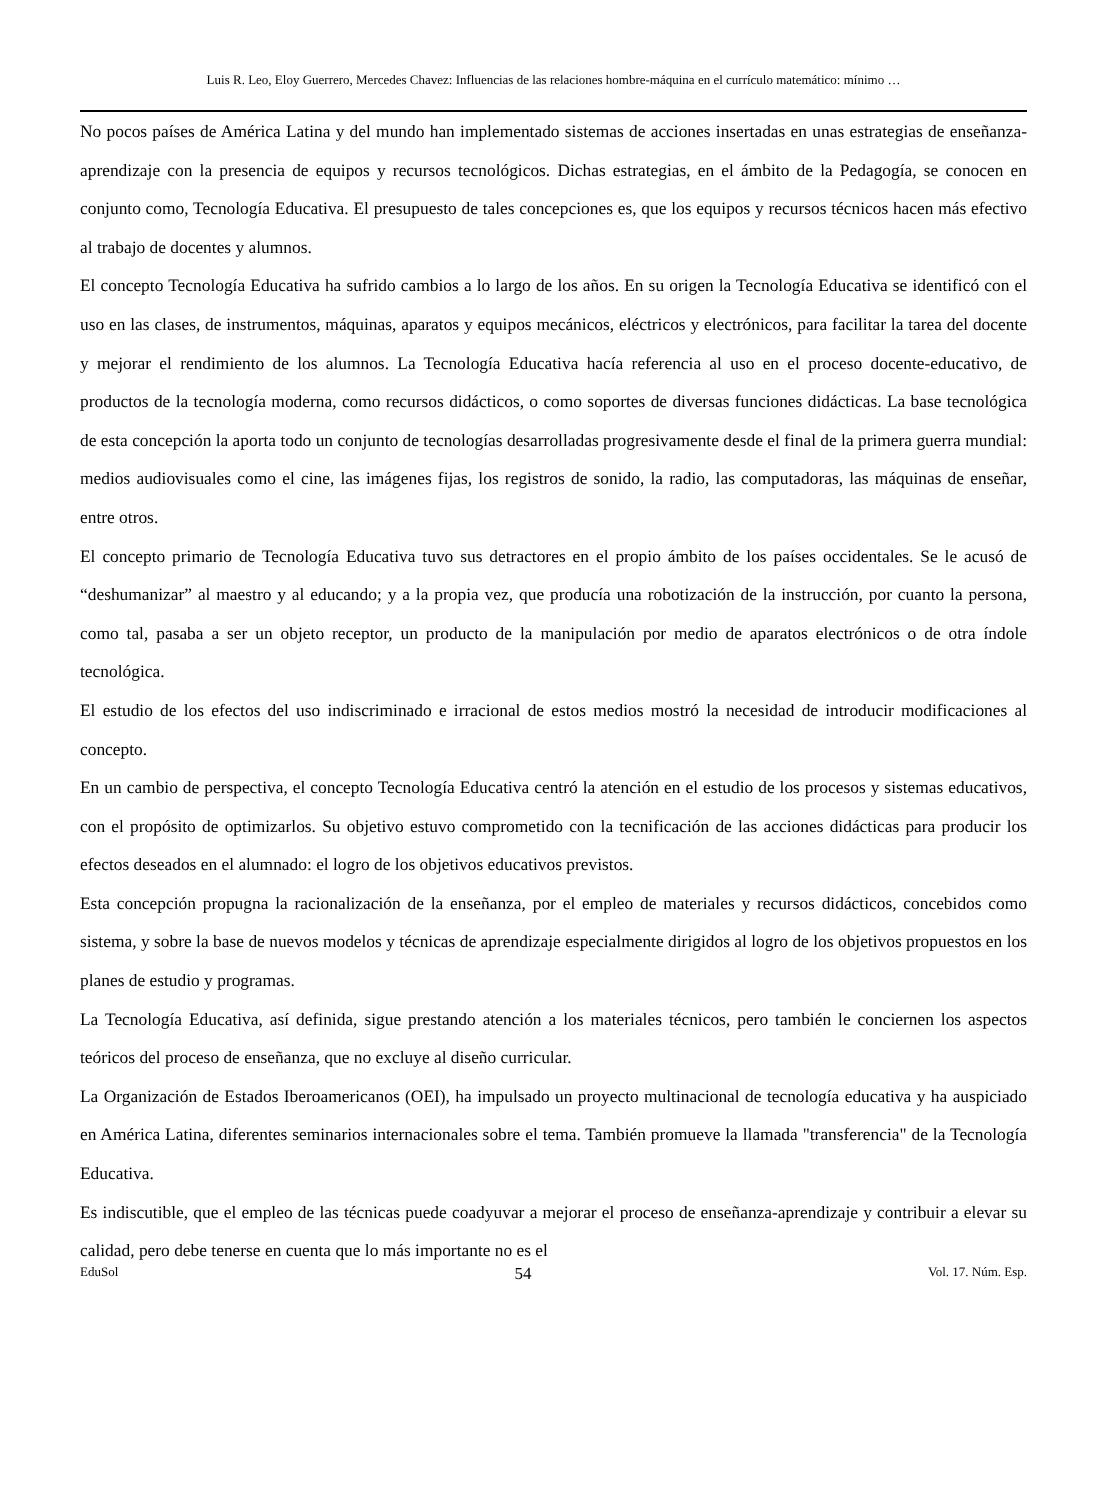Luis R. Leo, Eloy Guerrero, Mercedes Chavez: Influencias de las relaciones hombre-máquina en el currículo matemático: mínimo …
No pocos países de América Latina y del mundo han implementado sistemas de acciones insertadas en unas estrategias de enseñanza-aprendizaje con la presencia de equipos y recursos tecnológicos. Dichas estrategias, en el ámbito de la Pedagogía, se conocen en conjunto como, Tecnología Educativa. El presupuesto de tales concepciones es, que los equipos y recursos técnicos hacen más efectivo al trabajo de docentes y alumnos.
El concepto Tecnología Educativa ha sufrido cambios a lo largo de los años. En su origen la Tecnología Educativa se identificó con el uso en las clases, de instrumentos, máquinas, aparatos y equipos mecánicos, eléctricos y electrónicos, para facilitar la tarea del docente y mejorar el rendimiento de los alumnos. La Tecnología Educativa hacía referencia al uso en el proceso docente-educativo, de productos de la tecnología moderna, como recursos didácticos, o como soportes de diversas funciones didácticas. La base tecnológica de esta concepción la aporta todo un conjunto de tecnologías desarrolladas progresivamente desde el final de la primera guerra mundial: medios audiovisuales como el cine, las imágenes fijas, los registros de sonido, la radio, las computadoras, las máquinas de enseñar, entre otros.
El concepto primario de Tecnología Educativa tuvo sus detractores en el propio ámbito de los países occidentales. Se le acusó de “deshumanizar” al maestro y al educando; y a la propia vez, que producía una robotización de la instrucción, por cuanto la persona, como tal, pasaba a ser un objeto receptor, un producto de la manipulación por medio de aparatos electrónicos o de otra índole tecnológica.
El estudio de los efectos del uso indiscriminado e irracional de estos medios mostró la necesidad de introducir modificaciones al concepto.
En un cambio de perspectiva, el concepto Tecnología Educativa centró la atención en el estudio de los procesos y sistemas educativos, con el propósito de optimizarlos. Su objetivo estuvo comprometido con la tecnificación de las acciones didácticas para producir los efectos deseados en el alumnado: el logro de los objetivos educativos previstos.
Esta concepción propugna la racionalización de la enseñanza, por el empleo de materiales y recursos didácticos, concebidos como sistema, y sobre la base de nuevos modelos y técnicas de aprendizaje especialmente dirigidos al logro de los objetivos propuestos en los planes de estudio y programas.
La Tecnología Educativa, así definida, sigue prestando atención a los materiales técnicos, pero también le conciernen los aspectos teóricos del proceso de enseñanza, que no excluye al diseño curricular.
La Organización de Estados Iberoamericanos (OEI), ha impulsado un proyecto multinacional de tecnología educativa y ha auspiciado en América Latina, diferentes seminarios internacionales sobre el tema. También promueve la llamada "transferencia" de la Tecnología Educativa.
Es indiscutible, que el empleo de las técnicas puede coadyuvar a mejorar el proceso de enseñanza-aprendizaje y contribuir a elevar su calidad, pero debe tenerse en cuenta que lo más importante no es el
EduSol 54 Vol. 17. Núm. Esp.